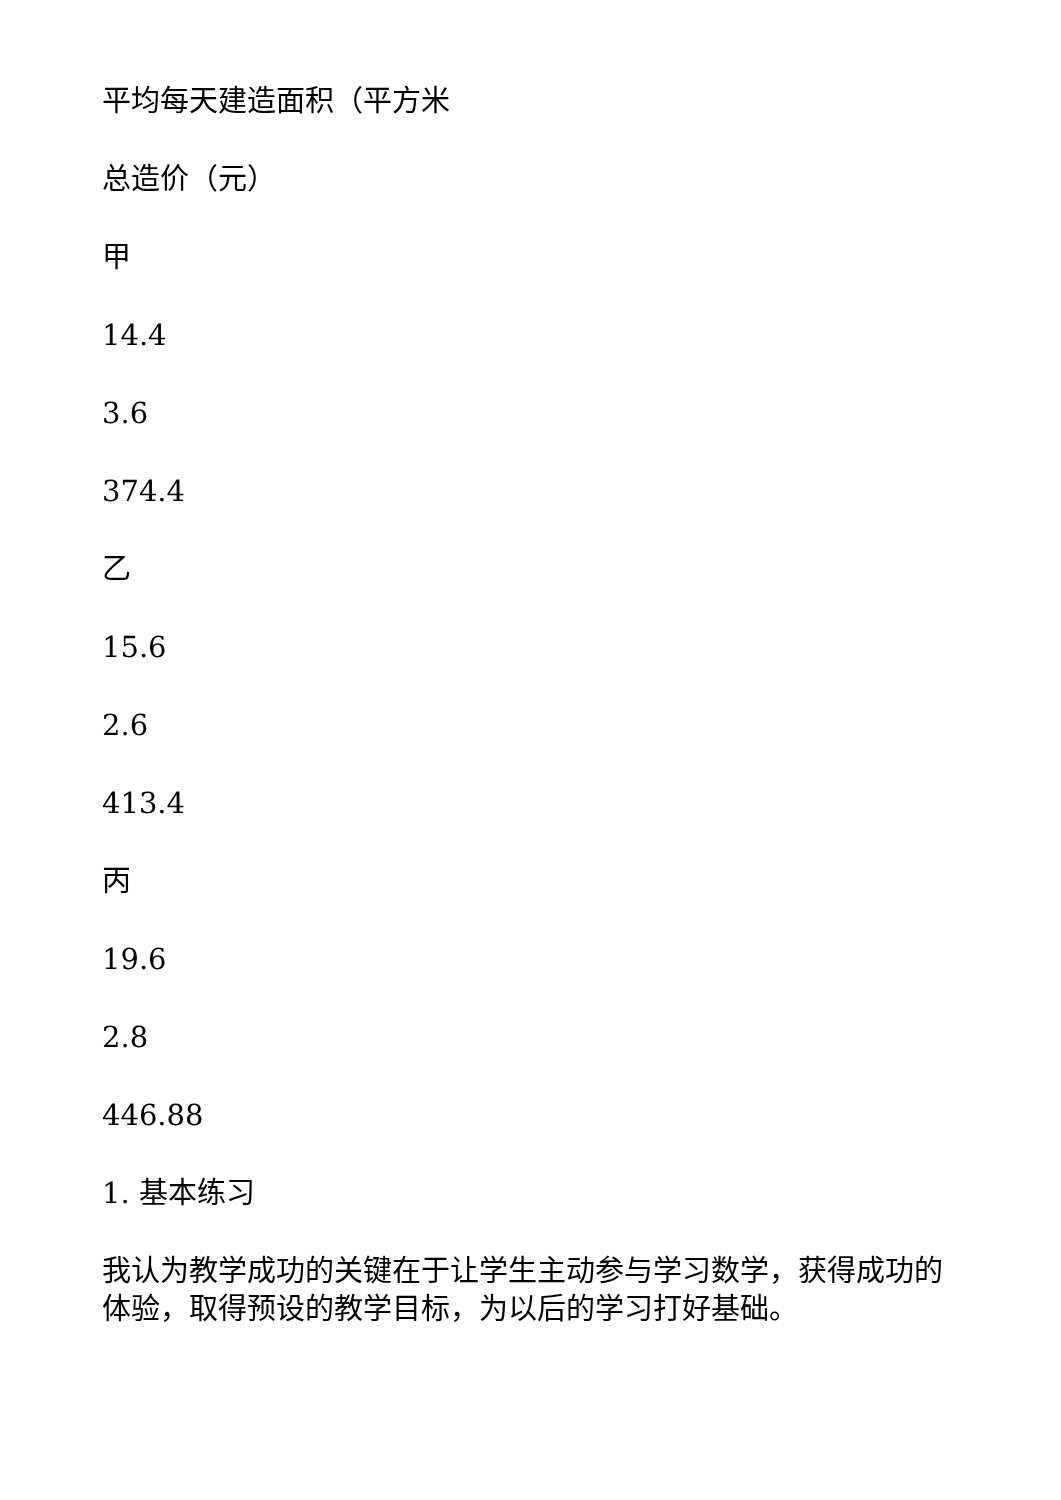平均每天建造面积（平方米
总造价（元）
甲
14.4
3.6
374.4
乙
15.6
2.6
413.4
丙
19.6
2.8
446.88
1. 基本练习
我认为教学成功的关键在于让学生主动参与学习数学，获得成功的体验，取得预设的教学目标，为以后的学习打好基础。